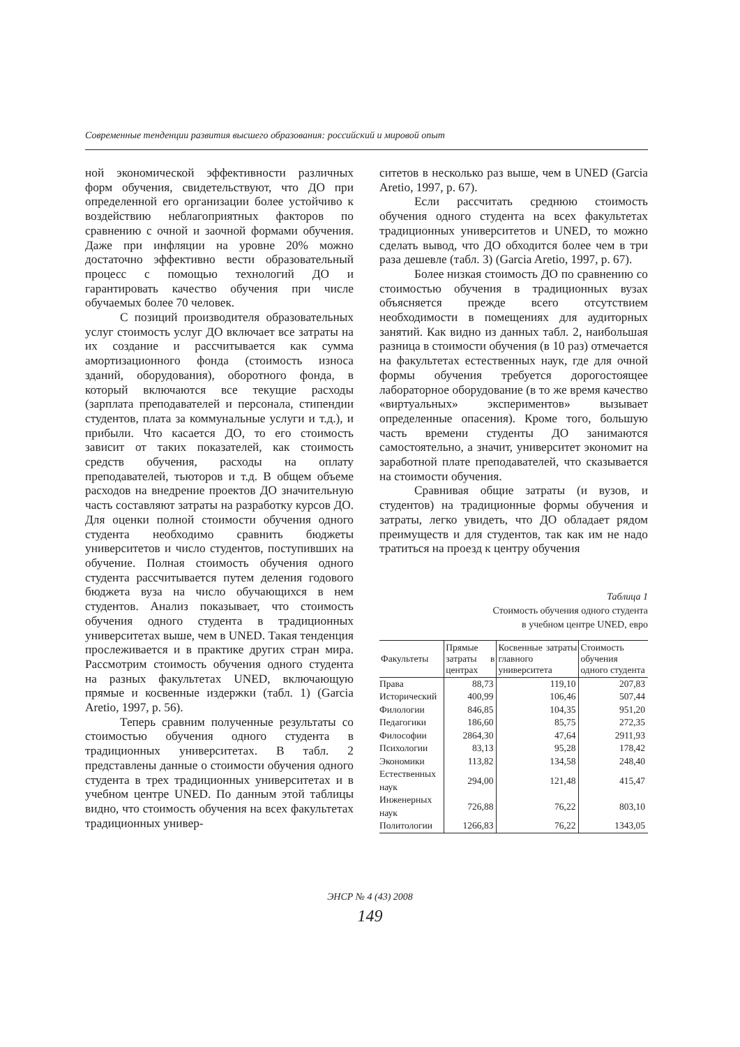Современные тенденции развития высшего образования: российский и мировой опыт
ной экономической эффективности различных форм обучения, свидетельствуют, что ДО при определенной его организации более устойчиво к воздействию неблагоприятных факторов по сравнению с очной и заочной формами обучения. Даже при инфляции на уровне 20% можно достаточно эффективно вести образовательный процесс с помощью технологий ДО и гарантировать качество обучения при числе обучаемых более 70 человек.
С позиций производителя образовательных услуг стоимость услуг ДО включает все затраты на их создание и рассчитывается как сумма амортизационного фонда (стоимость износа зданий, оборудования), оборотного фонда, в который включаются все текущие расходы (зарплата преподавателей и персонала, стипендии студентов, плата за коммунальные услуги и т.д.), и прибыли. Что касается ДО, то его стоимость зависит от таких показателей, как стоимость средств обучения, расходы на оплату преподавателей, тьюторов и т.д. В общем объеме расходов на внедрение проектов ДО значительную часть составляют затраты на разработку курсов ДО. Для оценки полной стоимости обучения одного студента необходимо сравнить бюджеты университетов и число студентов, поступивших на обучение. Полная стоимость обучения одного студента рассчитывается путем деления годового бюджета вуза на число обучающихся в нем студентов. Анализ показывает, что стоимость обучения одного студента в традиционных университетах выше, чем в UNED. Такая тенденция прослеживается и в практике других стран мира. Рассмотрим стоимость обучения одного студента на разных факультетах UNED, включающую прямые и косвенные издержки (табл. 1) (Garcia Aretio, 1997, p. 56).
Теперь сравним полученные результаты со стоимостью обучения одного студента в традиционных университетах. В табл. 2 представлены данные о стоимости обучения одного студента в трех традиционных университетах и в учебном центре UNED. По данным этой таблицы видно, что стоимость обучения на всех факультетах традиционных универ-
ситетов в несколько раз выше, чем в UNED (Garcia Aretio, 1997, p. 67).
Если рассчитать среднюю стоимость обучения одного студента на всех факультетах традиционных университетов и UNED, то можно сделать вывод, что ДО обходится более чем в три раза дешевле (табл. 3) (Garcia Aretio, 1997, p. 67).
Более низкая стоимость ДО по сравнению со стоимостью обучения в традиционных вузах объясняется прежде всего отсутствием необходимости в помещениях для аудиторных занятий. Как видно из данных табл. 2, наибольшая разница в стоимости обучения (в 10 раз) отмечается на факультетах естественных наук, где для очной формы обучения требуется дорогостоящее лабораторное оборудование (в то же время качество «виртуальных» экспериментов» вызывает определенные опасения). Кроме того, большую часть времени студенты ДО занимаются самостоятельно, а значит, университет экономит на заработной плате преподавателей, что сказывается на стоимости обучения.
Сравнивая общие затраты (и вузов, и студентов) на традиционные формы обучения и затраты, легко увидеть, что ДО обладает рядом преимуществ и для студентов, так как им не надо тратиться на проезд к центру обучения
Таблица 1
Стоимость обучения одного студента
в учебном центре UNED, евро
| Факультеты | Прямые затраты в центрах | Косвенные затраты главного университета | Стоимость обучения одного студента |
| --- | --- | --- | --- |
| Права | 88,73 | 119,10 | 207,83 |
| Исторический | 400,99 | 106,46 | 507,44 |
| Филологии | 846,85 | 104,35 | 951,20 |
| Педагогики | 186,60 | 85,75 | 272,35 |
| Философии | 2864,30 | 47,64 | 2911,93 |
| Психологии | 83,13 | 95,28 | 178,42 |
| Экономики | 113,82 | 134,58 | 248,40 |
| Естественных наук | 294,00 | 121,48 | 415,47 |
| Инженерных наук | 726,88 | 76,22 | 803,10 |
| Политологии | 1266,83 | 76,22 | 1343,05 |
ЭНСР № 4 (43) 2008
149